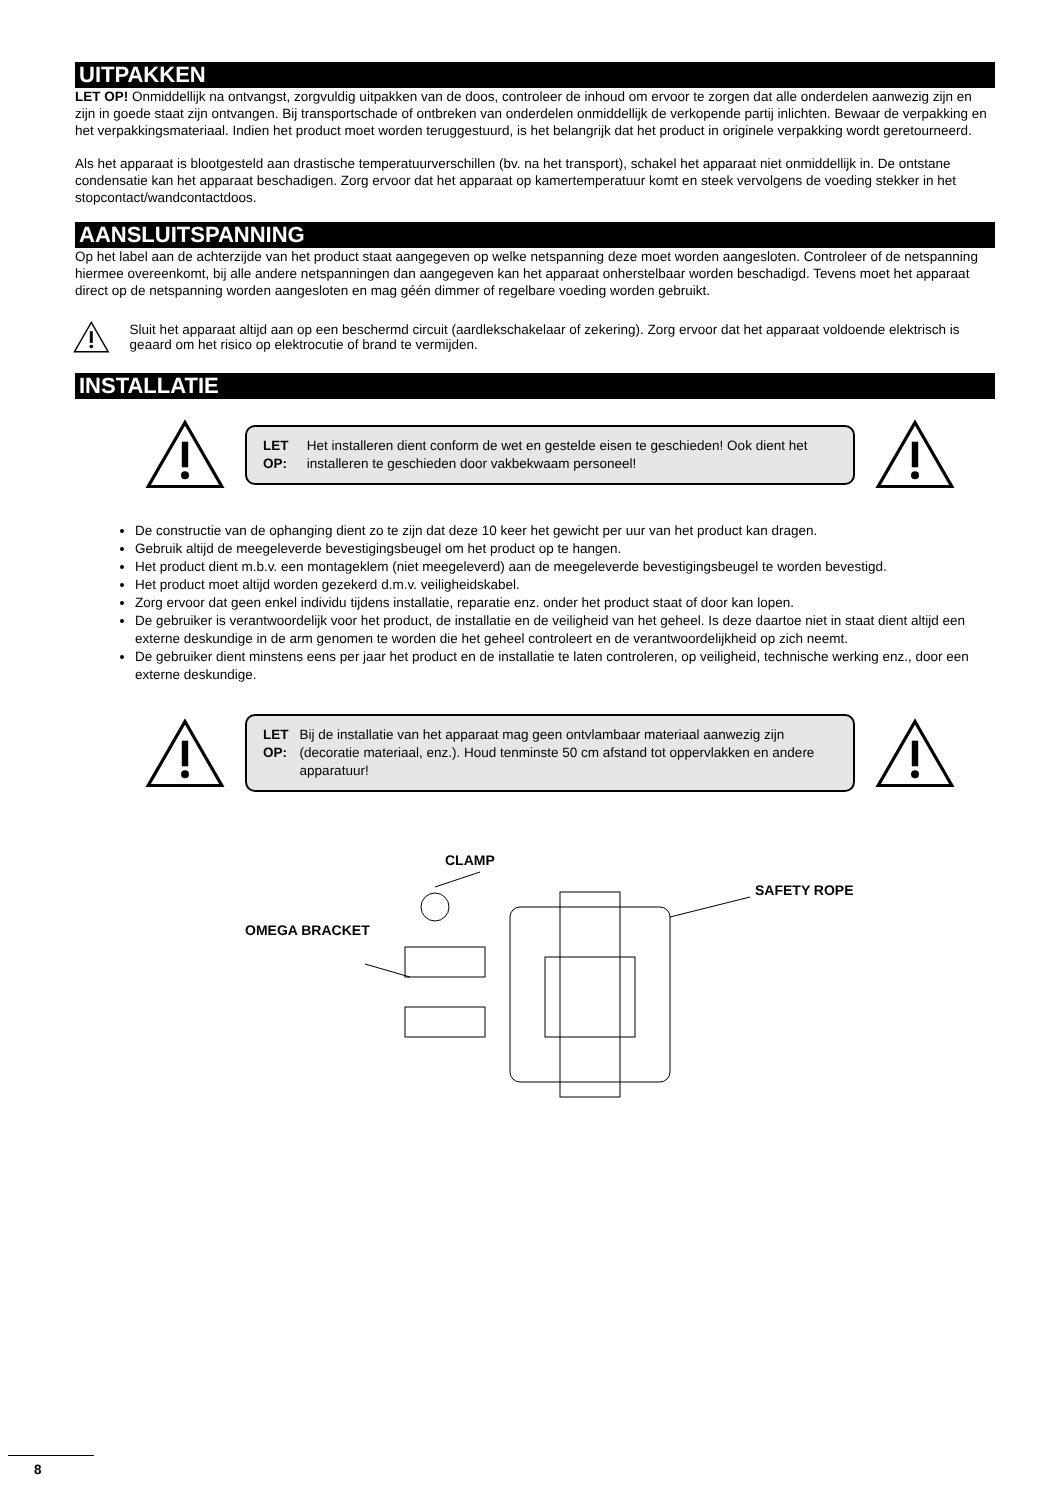UITPAKKEN
LET OP! Onmiddellijk na ontvangst, zorgvuldig uitpakken van de doos, controleer de inhoud om ervoor te zorgen dat alle onderdelen aanwezig zijn en zijn in goede staat zijn ontvangen. Bij transportschade of ontbreken van onderdelen onmiddellijk de verkopende partij inlichten. Bewaar de verpakking en het verpakkingsmateriaal. Indien het product moet worden teruggestuurd, is het belangrijk dat het product in originele verpakking wordt geretourneerd.
Als het apparaat is blootgesteld aan drastische temperatuurverschillen (bv. na het transport), schakel het apparaat niet onmiddellijk in. De ontstane condensatie kan het apparaat beschadigen. Zorg ervoor dat het apparaat op kamertemperatuur komt en steek vervolgens de voeding stekker in het stopcontact/wandcontactdoos.
AANSLUITSPANNING
Op het label aan de achterzijde van het product staat aangegeven op welke netspanning deze moet worden aangesloten. Controleer of de netspanning hiermee overeenkomt, bij alle andere netspanningen dan aangegeven kan het apparaat onherstelbaar worden beschadigd. Tevens moet het apparaat direct op de netspanning worden aangesloten en mag géén dimmer of regelbare voeding worden gebruikt.
Sluit het apparaat altijd aan op een beschermd circuit (aardlekschakelaar of zekering). Zorg ervoor dat het apparaat voldoende elektrisch is geaard om het risico op elektrocutie of brand te vermijden.
INSTALLATIE
LET OP: Het installeren dient conform de wet en gestelde eisen te geschieden! Ook dient het installeren te geschieden door vakbekwaam personeel!
De constructie van de ophanging dient zo te zijn dat deze 10 keer het gewicht per uur van het product kan dragen.
Gebruik altijd de meegeleverde bevestigingsbeugel om het product op te hangen.
Het product dient m.b.v. een montageklem (niet meegeleverd) aan de meegeleverde bevestigingsbeugel te worden bevestigd.
Het product moet altijd worden gezekerd d.m.v. veiligheidskabel.
Zorg ervoor dat geen enkel individu tijdens installatie, reparatie enz. onder het product staat of door kan lopen.
De gebruiker is verantwoordelijk voor het product, de installatie en de veiligheid van het geheel. Is deze daartoe niet in staat dient altijd een externe deskundige in de arm genomen te worden die het geheel controleert en de verantwoordelijkheid op zich neemt.
De gebruiker dient minstens eens per jaar het product en de installatie te laten controleren, op veiligheid, technische werking enz., door een externe deskundige.
LET OP: Bij de installatie van het apparaat mag geen ontvlambaar materiaal aanwezig zijn (decoratie materiaal, enz.). Houd tenminste 50 cm afstand tot oppervlakken en andere apparatuur!
CLAMP
SAFETY ROPE
OMEGA BRACKET
8